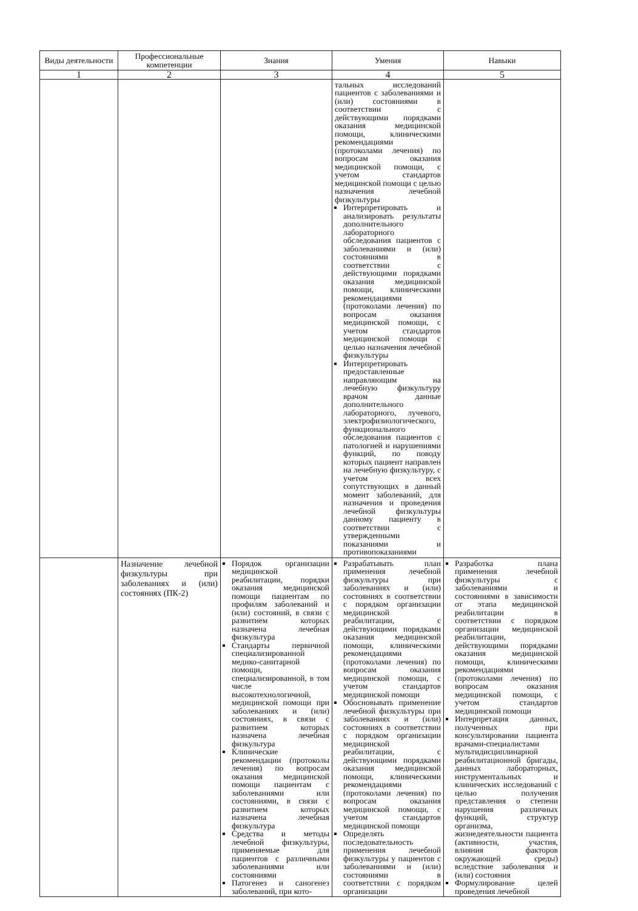| Виды деятельности | Профессиональные компетенции | Знания | Умения | Навыки |
| --- | --- | --- | --- | --- |
| 1 | 2 | 3 | 4 | 5 |
| | | | тальных исследований пациентов с заболеваниями и (или) состояниями в соответствии с действующими порядками оказания медицинской помощи, клиническими рекомендациями (протоколами лечения) по вопросам оказания медицинской помощи, с учетом стандартов медицинской помощи с целью назначения лечебной физкультуры Интерпретировать и анализировать результаты дополнительного лабораторного обследования пациентов с заболеваниями и (или) состояниями в соответствии с действующими порядками оказания медицинской помощи, клиническими рекомендациями (протоколами лечения) по вопросам оказания медицинской помощи, с учетом стандартов медицинской помощи с целью назначения лечебной физкультуры Интерпретировать предоставленные направляющим на лечебную физкультуру врачом данные дополнительного лабораторного, лучевого, электрофизиологического, функционального обследования пациентов с патологией и нарушениями функций, по поводу которых пациент направлен на лечебную физкультуру, с учетом всех сопутствующих в данный момент заболеваний, для назначения и проведения лечебной физкультуры данному пациенту в соответствии с утвержденными показаниями и противопоказаниями | |
| | Назначение лечебной физкультуры при заболеваниях и (или) состояниях (ПК-2) | Порядок организации медицинской реабилитации, порядки оказания медицинской помощи пациентам по профилям заболеваний и (или) состояний, в связи с развитием которых назначена лечебная физкультура Стандарты первичной специализированной медико-санитарной помощи, специализированной, в том числе высокотехнологичной, медицинской помощи при заболеваниях и (или) состояниях, в связи с развитием которых назначена лечебная физкультура Клинические рекомендации (протоколы лечения) по вопросам оказания медицинской помощи пациентам с заболеваниями или состояниями, в связи с развитием которых назначена лечебная физкультура Средства и методы лечебной физкультуры, применяемые для пациентов с различными заболеваниями или состояниями Патогенез и саногенез заболеваний, при кото- | Разрабатывать план применения лечебной физкультуры при заболеваниях и (или) состояниях в соответствии с порядком организации медицинской реабилитации, с действующими порядками оказания медицинской помощи, клиническими рекомендациями (протоколами лечения) по вопросам оказания медицинской помощи, с учетом стандартов медицинской помощи Обосновывать применение лечебной физкультуры при заболеваниях и (или) состояниях в соответствии с порядком организации медицинской реабилитации, с действующими порядками оказания медицинской помощи, клиническими рекомендациями (протоколами лечения) по вопросам оказания медицинской помощи, с учетом стандартов медицинской помощи Определять последовательность применения лечебной физкультуры у пациентов с заболеваниями и (или) состояниями в соответствии с порядком организации | Разработка плана применения лечебной физкультуры с заболеваниями и состояниями в зависимости от этапа медицинской реабилитации в соответствии с порядком организации медицинской реабилитации, действующими порядками оказания медицинской помощи, клиническими рекомендациями (протоколами лечения) по вопросам оказания медицинской помощи, с учетом стандартов медицинской помощи Интерпретация данных, полученных при консультировании пациента врачами-специалистами мультидисциплинарной реабилитационной бригады, данных лабораторных, инструментальных и клинических исследований с целью получения представления о степени нарушения различных функций, структур организма, жизнедеятельности пациента (активности, участия, влияния факторов окружающей среды) вследствие заболевания и (или) состояния Формулирование целей проведения лечебной |